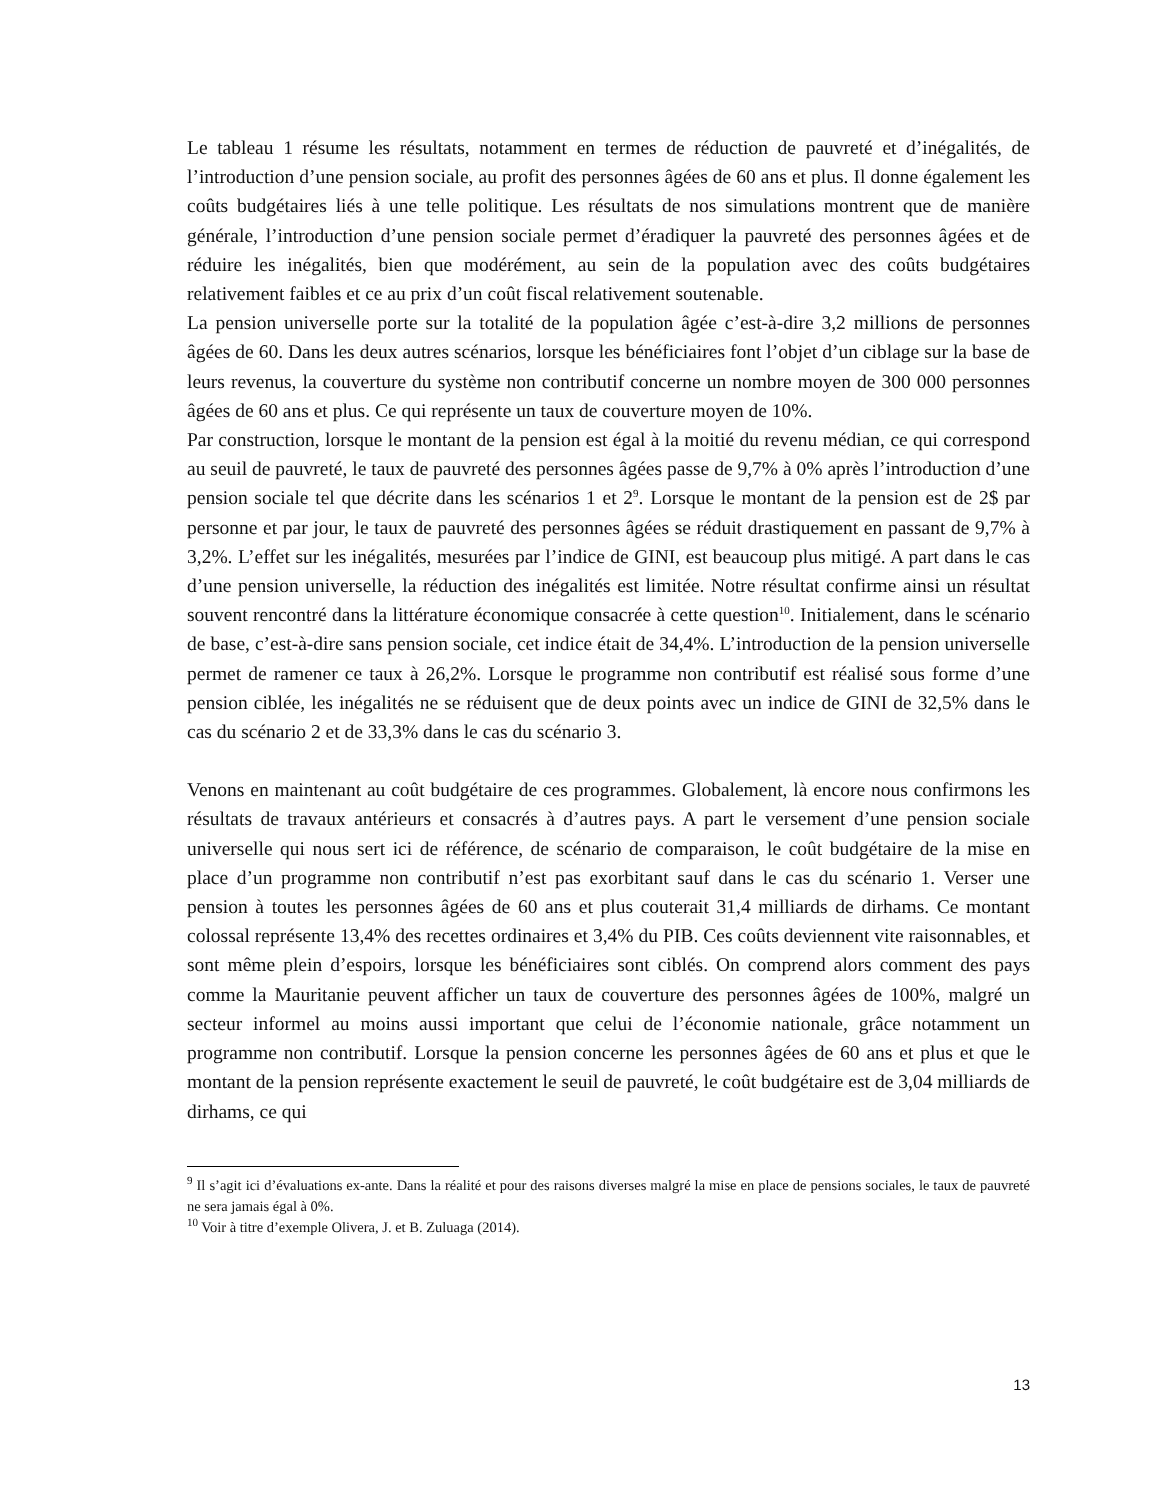Le tableau 1 résume les résultats, notamment en termes de réduction de pauvreté et d’inégalités, de l’introduction d’une pension sociale, au profit des personnes âgées de 60 ans et plus. Il donne également les coûts budgétaires liés à une telle politique. Les résultats de nos simulations montrent que de manière générale, l’introduction d’une pension sociale permet d’éradiquer la pauvreté des personnes âgées et de réduire les inégalités, bien que modérément, au sein de la population avec des coûts budgétaires relativement faibles et ce au prix d’un coût fiscal relativement soutenable.
La pension universelle porte sur la totalité de la population âgée c’est-à-dire 3,2 millions de personnes âgées de 60. Dans les deux autres scénarios, lorsque les bénéficiaires font l’objet d’un ciblage sur la base de leurs revenus, la couverture du système non contributif concerne un nombre moyen de 300 000 personnes âgées de 60 ans et plus. Ce qui représente un taux de couverture moyen de 10%.
Par construction, lorsque le montant de la pension est égal à la moitié du revenu médian, ce qui correspond au seuil de pauvreté, le taux de pauvreté des personnes âgées passe de 9,7% à 0% après l’introduction d’une pension sociale tel que décrite dans les scénarios 1 et 2<sup>9</sup>. Lorsque le montant de la pension est de 2$ par personne et par jour, le taux de pauvreté des personnes âgées se réduit drastiquement en passant de 9,7% à 3,2%. L’effet sur les inégalités, mesurées par l’indice de GINI, est beaucoup plus mitigé. A part dans le cas d’une pension universelle, la réduction des inégalités est limitée. Notre résultat confirme ainsi un résultat souvent rencontré dans la littérature économique consacrée à cette question<sup>10</sup>. Initialement, dans le scénario de base, c’est-à-dire sans pension sociale, cet indice était de 34,4%. L’introduction de la pension universelle permet de ramener ce taux à 26,2%. Lorsque le programme non contributif est réalisé sous forme d’une pension ciblée, les inégalités ne se réduisent que de deux points avec un indice de GINI de 32,5% dans le cas du scénario 2 et de 33,3% dans le cas du scénario 3.
Venons en maintenant au coût budgétaire de ces programmes. Globalement, là encore nous confirmons les résultats de travaux antérieurs et consacrés à d’autres pays. A part le versement d’une pension sociale universelle qui nous sert ici de référence, de scénario de comparaison, le coût budgétaire de la mise en place d’un programme non contributif n’est pas exorbitant sauf dans le cas du scénario 1. Verser une pension à toutes les personnes âgées de 60 ans et plus couterait 31,4 milliards de dirhams. Ce montant colossal représente 13,4% des recettes ordinaires et 3,4% du PIB. Ces coûts deviennent vite raisonnables, et sont même plein d’espoirs, lorsque les bénéficiaires sont ciblés. On comprend alors comment des pays comme la Mauritanie peuvent afficher un taux de couverture des personnes âgées de 100%, malgré un secteur informel au moins aussi important que celui de l’économie nationale, grâce notamment un programme non contributif. Lorsque la pension concerne les personnes âgées de 60 ans et plus et que le montant de la pension représente exactement le seuil de pauvreté, le coût budgétaire est de 3,04 milliards de dirhams, ce qui
<sup>9</sup> Il s’agit ici d’évaluations ex-ante. Dans la réalité et pour des raisons diverses malgré la mise en place de pensions sociales, le taux de pauvreté ne sera jamais égal à 0%.
<sup>10</sup> Voir à titre d’exemple Olivera, J. et B. Zuluaga (2014).
13